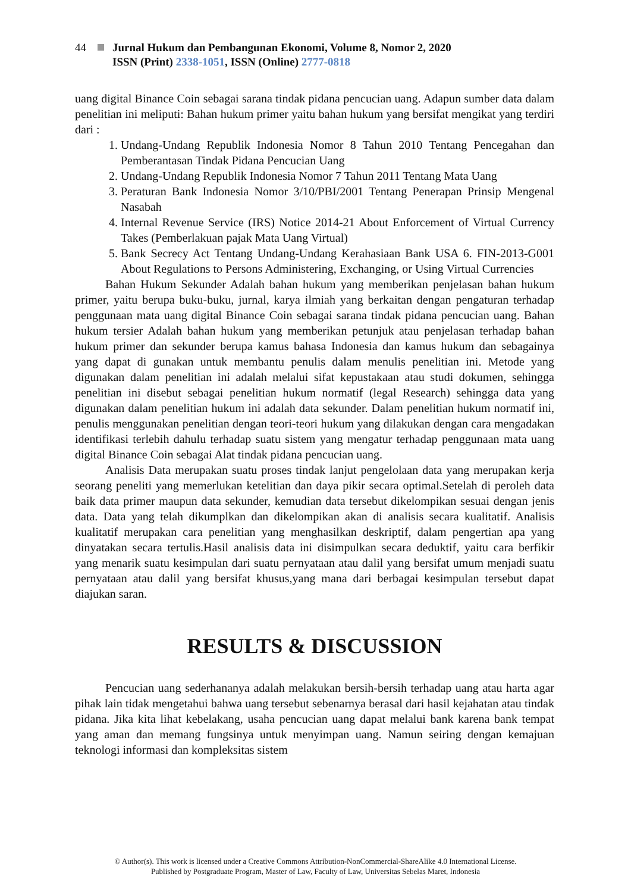44 Jurnal Hukum dan Pembangunan Ekonomi, Volume 8, Nomor 2, 2020
ISSN (Print) 2338-1051, ISSN (Online) 2777-0818
uang digital Binance Coin sebagai sarana tindak pidana pencucian uang. Adapun sumber data dalam penelitian ini meliputi: Bahan hukum primer yaitu bahan hukum yang bersifat mengikat yang terdiri dari :
1. Undang-Undang Republik Indonesia Nomor 8 Tahun 2010 Tentang Pencegahan dan Pemberantasan Tindak Pidana Pencucian Uang
2. Undang-Undang Republik Indonesia Nomor 7 Tahun 2011 Tentang Mata Uang
3. Peraturan Bank Indonesia Nomor 3/10/PBI/2001 Tentang Penerapan Prinsip Mengenal Nasabah
4. Internal Revenue Service (IRS) Notice 2014-21 About Enforcement of Virtual Currency Takes (Pemberlakuan pajak Mata Uang Virtual)
5. Bank Secrecy Act Tentang Undang-Undang Kerahasiaan Bank USA 6. FIN-2013-G001 About Regulations to Persons Administering, Exchanging, or Using Virtual Currencies
Bahan Hukum Sekunder Adalah bahan hukum yang memberikan penjelasan bahan hukum primer, yaitu berupa buku-buku, jurnal, karya ilmiah yang berkaitan dengan pengaturan terhadap penggunaan mata uang digital Binance Coin sebagai sarana tindak pidana pencucian uang. Bahan hukum tersier Adalah bahan hukum yang memberikan petunjuk atau penjelasan terhadap bahan hukum primer dan sekunder berupa kamus bahasa Indonesia dan kamus hukum dan sebagainya yang dapat di gunakan untuk membantu penulis dalam menulis penelitian ini. Metode yang digunakan dalam penelitian ini adalah melalui sifat kepustakaan atau studi dokumen, sehingga penelitian ini disebut sebagai penelitian hukum normatif (legal Research) sehingga data yang digunakan dalam penelitian hukum ini adalah data sekunder. Dalam penelitian hukum normatif ini, penulis menggunakan penelitian dengan teori-teori hukum yang dilakukan dengan cara mengadakan identifikasi terlebih dahulu terhadap suatu sistem yang mengatur terhadap penggunaan mata uang digital Binance Coin sebagai Alat tindak pidana pencucian uang.
Analisis Data merupakan suatu proses tindak lanjut pengelolaan data yang merupakan kerja seorang peneliti yang memerlukan ketelitian dan daya pikir secara optimal.Setelah di peroleh data baik data primer maupun data sekunder, kemudian data tersebut dikelompikan sesuai dengan jenis data. Data yang telah dikumplkan dan dikelompikan akan di analisis secara kualitatif. Analisis kualitatif merupakan cara penelitian yang menghasilkan deskriptif, dalam pengertian apa yang dinyatakan secara tertulis.Hasil analisis data ini disimpulkan secara deduktif, yaitu cara berfikir yang menarik suatu kesimpulan dari suatu pernyataan atau dalil yang bersifat umum menjadi suatu pernyataan atau dalil yang bersifat khusus,yang mana dari berbagai kesimpulan tersebut dapat diajukan saran.
RESULTS & DISCUSSION
Pencucian uang sederhananya adalah melakukan bersih-bersih terhadap uang atau harta agar pihak lain tidak mengetahui bahwa uang tersebut sebenarnya berasal dari hasil kejahatan atau tindak pidana. Jika kita lihat kebelakang, usaha pencucian uang dapat melalui bank karena bank tempat yang aman dan memang fungsinya untuk menyimpan uang. Namun seiring dengan kemajuan teknologi informasi dan kompleksitas sistem
© Author(s). This work is licensed under a Creative Commons Attribution-NonCommercial-ShareAlike 4.0 International License.
Published by Postgraduate Program, Master of Law, Faculty of Law, Universitas Sebelas Maret, Indonesia